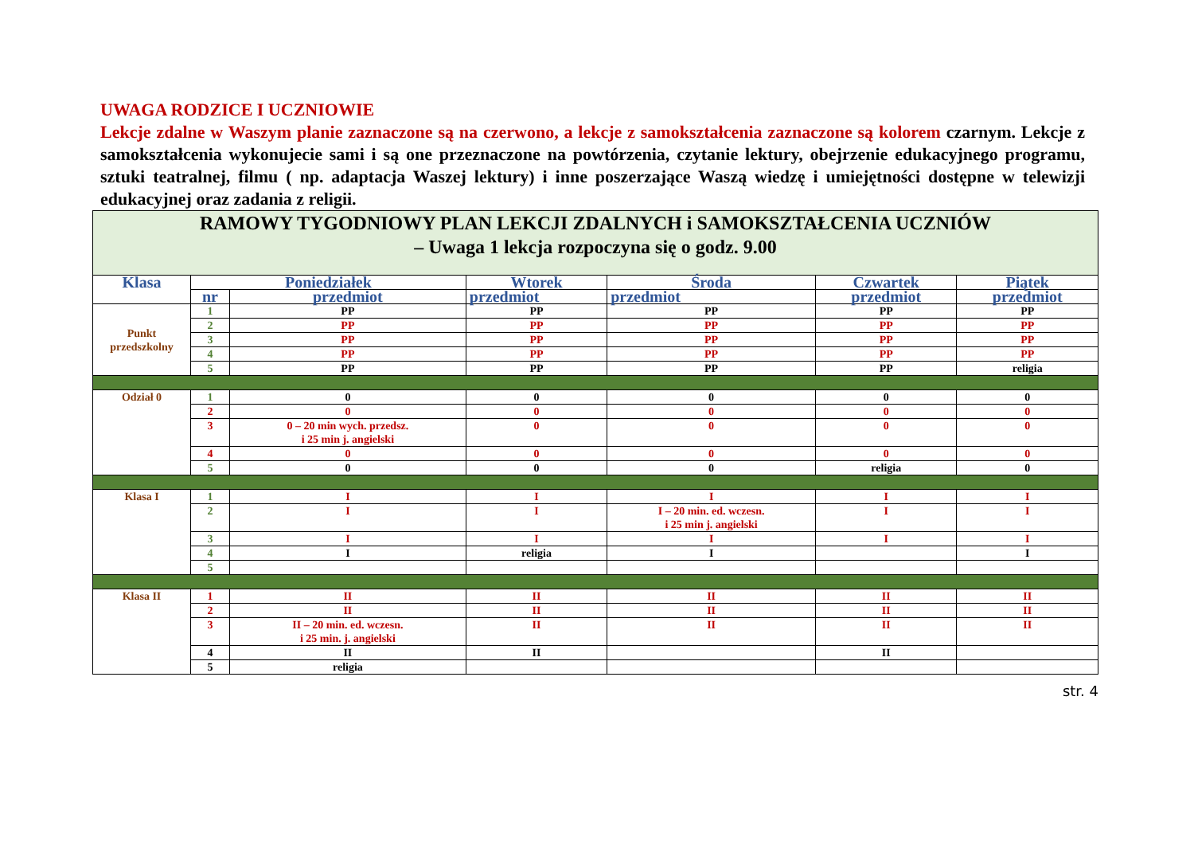UWAGA RODZICE I UCZNIOWIE
Lekcje zdalne w Waszym planie zaznaczone są na czerwono, a lekcje z samokształcenia zaznaczone są kolorem czarnym. Lekcje z samokształcenia wykonujecie sami i są one przeznaczone na powtórzenia, czytanie lektury, obejrzenie edukacyjnego programu, sztuki teatralnej, filmu ( np. adaptacja Waszej lektury) i inne poszerzające Waszą wiedzę i umiejętności dostępne w telewizji edukacyjnej oraz zadania z religii.
| RAMOWY TYGODNIOWY PLAN LEKCJI ZDALNYCH i SAMOKSZTAŁCENIA UCZNIÓW – Uwaga 1 lekcja rozpoczyna się o godz. 9.00 | | | | | | |
| Klasa | Poniedziałek | | Wtorek | Środa | Czwartek | Piątek |
| | nr | przedmiot | przedmiot | przedmiot | przedmiot | przedmiot |
| Punkt przedszkolny | 1 | PP | PP | PP | PP | PP |
| | 2 | PP | PP | PP | PP | PP |
| | 3 | PP | PP | PP | PP | PP |
| | 4 | PP | PP | PP | PP | PP |
| | 5 | PP | PP | PP | PP | religia |
| Odział 0 | 1 | 0 | 0 | 0 | 0 | 0 |
| | 2 | 0 | 0 | 0 | 0 | 0 |
| | 3 | 0 – 20 min wych. przedsz. i 25 min j. angielski | 0 | 0 | 0 | 0 |
| | 4 | 0 | 0 | 0 | 0 | 0 |
| | 5 | 0 | 0 | 0 | religia | 0 |
| Klasa I | 1 | I | I | I | I | I |
| | 2 | I | I | I – 20 min. ed. wczesn. i 25 min j. angielski | I | I |
| | 3 | I | I | I | I | I |
| | 4 | I | religia | I | | I |
| | 5 | | | | | |
| Klasa II | 1 | II | II | II | II | II |
| | 2 | II | II | II | II | II |
| | 3 | II – 20 min. ed. wczesn. i 25 min. j. angielski | II | II | II | II |
| | 4 | II | II | | II | |
| | 5 | religia | | | | |
str. 4